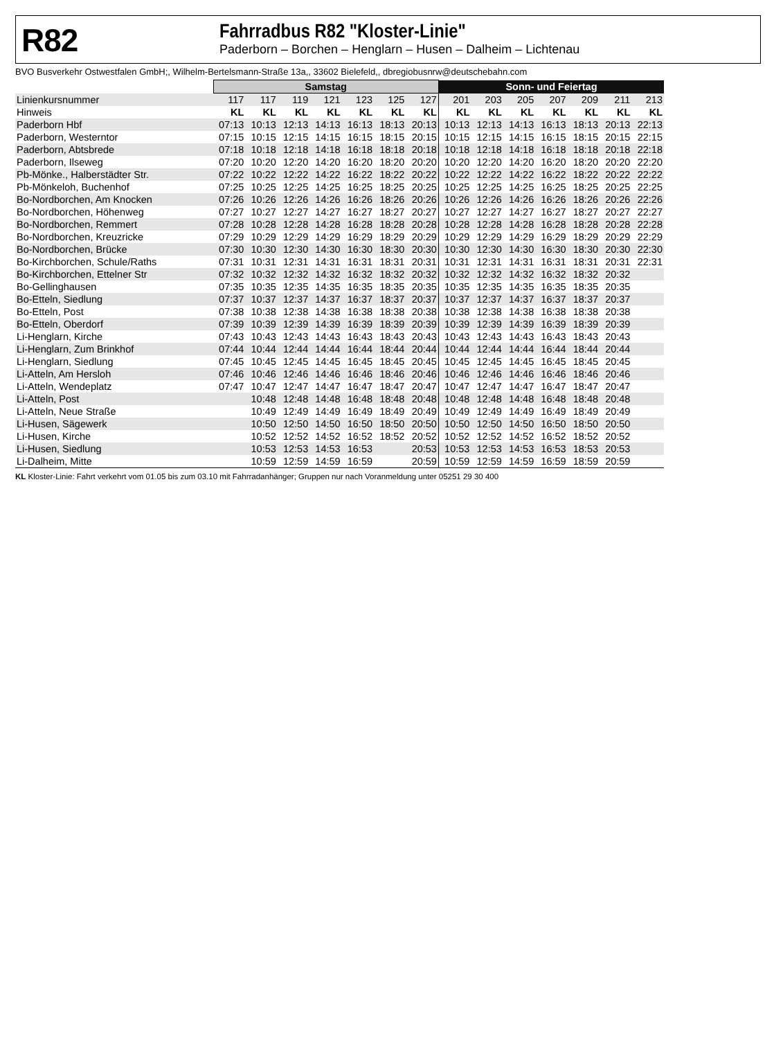R82
Fahrradbus R82 "Kloster-Linie"
Paderborn – Borchen – Henglarn – Husen – Dalheim – Lichtenau
BVO Busverkehr Ostwestfalen GmbH;, Wilhelm-Bertelsmann-Straße 13a,, 33602 Bielefeld,, dbregiobusnrw@deutschebahn.com
| | Samstag | | | | | | | Sonn- und Feiertag | | | | | | |
| --- | --- | --- | --- | --- | --- | --- | --- | --- | --- | --- | --- | --- | --- | --- |
| Linienkursnummer | 117 | 117 | 119 | 121 | 123 | 125 | 127 | 201 | 203 | 205 | 207 | 209 | 211 | 213 |
| Hinweis | KL | KL | KL | KL | KL | KL | KL | KL | KL | KL | KL | KL | KL | KL |
| Paderborn Hbf | 07:13 | 10:13 | 12:13 | 14:13 | 16:13 | 18:13 | 20:13 | 10:13 | 12:13 | 14:13 | 16:13 | 18:13 | 20:13 | 22:13 |
| Paderborn, Westerntor | 07:15 | 10:15 | 12:15 | 14:15 | 16:15 | 18:15 | 20:15 | 10:15 | 12:15 | 14:15 | 16:15 | 18:15 | 20:15 | 22:15 |
| Paderborn, Abtsbrede | 07:18 | 10:18 | 12:18 | 14:18 | 16:18 | 18:18 | 20:18 | 10:18 | 12:18 | 14:18 | 16:18 | 18:18 | 20:18 | 22:18 |
| Paderborn, Ilseweg | 07:20 | 10:20 | 12:20 | 14:20 | 16:20 | 18:20 | 20:20 | 10:20 | 12:20 | 14:20 | 16:20 | 18:20 | 20:20 | 22:20 |
| Pb-Mönke., Halberstädter Str. | 07:22 | 10:22 | 12:22 | 14:22 | 16:22 | 18:22 | 20:22 | 10:22 | 12:22 | 14:22 | 16:22 | 18:22 | 20:22 | 22:22 |
| Pb-Mönkeloh, Buchenhof | 07:25 | 10:25 | 12:25 | 14:25 | 16:25 | 18:25 | 20:25 | 10:25 | 12:25 | 14:25 | 16:25 | 18:25 | 20:25 | 22:25 |
| Bo-Nordborchen, Am Knocken | 07:26 | 10:26 | 12:26 | 14:26 | 16:26 | 18:26 | 20:26 | 10:26 | 12:26 | 14:26 | 16:26 | 18:26 | 20:26 | 22:26 |
| Bo-Nordborchen, Höhenweg | 07:27 | 10:27 | 12:27 | 14:27 | 16:27 | 18:27 | 20:27 | 10:27 | 12:27 | 14:27 | 16:27 | 18:27 | 20:27 | 22:27 |
| Bo-Nordborchen, Remmert | 07:28 | 10:28 | 12:28 | 14:28 | 16:28 | 18:28 | 20:28 | 10:28 | 12:28 | 14:28 | 16:28 | 18:28 | 20:28 | 22:28 |
| Bo-Nordborchen, Kreuzricke | 07:29 | 10:29 | 12:29 | 14:29 | 16:29 | 18:29 | 20:29 | 10:29 | 12:29 | 14:29 | 16:29 | 18:29 | 20:29 | 22:29 |
| Bo-Nordborchen, Brücke | 07:30 | 10:30 | 12:30 | 14:30 | 16:30 | 18:30 | 20:30 | 10:30 | 12:30 | 14:30 | 16:30 | 18:30 | 20:30 | 22:30 |
| Bo-Kirchborchen, Schule/Raths | 07:31 | 10:31 | 12:31 | 14:31 | 16:31 | 18:31 | 20:31 | 10:31 | 12:31 | 14:31 | 16:31 | 18:31 | 20:31 | 22:31 |
| Bo-Kirchborchen, Ettelner Str | 07:32 | 10:32 | 12:32 | 14:32 | 16:32 | 18:32 | 20:32 | 10:32 | 12:32 | 14:32 | 16:32 | 18:32 | 20:32 | |
| Bo-Gellinghausen | 07:35 | 10:35 | 12:35 | 14:35 | 16:35 | 18:35 | 20:35 | 10:35 | 12:35 | 14:35 | 16:35 | 18:35 | 20:35 | |
| Bo-Etteln, Siedlung | 07:37 | 10:37 | 12:37 | 14:37 | 16:37 | 18:37 | 20:37 | 10:37 | 12:37 | 14:37 | 16:37 | 18:37 | 20:37 | |
| Bo-Etteln, Post | 07:38 | 10:38 | 12:38 | 14:38 | 16:38 | 18:38 | 20:38 | 10:38 | 12:38 | 14:38 | 16:38 | 18:38 | 20:38 | |
| Bo-Etteln, Oberdorf | 07:39 | 10:39 | 12:39 | 14:39 | 16:39 | 18:39 | 20:39 | 10:39 | 12:39 | 14:39 | 16:39 | 18:39 | 20:39 | |
| Li-Henglarn, Kirche | 07:43 | 10:43 | 12:43 | 14:43 | 16:43 | 18:43 | 20:43 | 10:43 | 12:43 | 14:43 | 16:43 | 18:43 | 20:43 | |
| Li-Henglarn, Zum Brinkhof | 07:44 | 10:44 | 12:44 | 14:44 | 16:44 | 18:44 | 20:44 | 10:44 | 12:44 | 14:44 | 16:44 | 18:44 | 20:44 | |
| Li-Henglarn, Siedlung | 07:45 | 10:45 | 12:45 | 14:45 | 16:45 | 18:45 | 20:45 | 10:45 | 12:45 | 14:45 | 16:45 | 18:45 | 20:45 | |
| Li-Atteln, Am Hersloh | 07:46 | 10:46 | 12:46 | 14:46 | 16:46 | 18:46 | 20:46 | 10:46 | 12:46 | 14:46 | 16:46 | 18:46 | 20:46 | |
| Li-Atteln, Wendeplatz | 07:47 | 10:47 | 12:47 | 14:47 | 16:47 | 18:47 | 20:47 | 10:47 | 12:47 | 14:47 | 16:47 | 18:47 | 20:47 | |
| Li-Atteln, Post | | 10:48 | 12:48 | 14:48 | 16:48 | 18:48 | 20:48 | 10:48 | 12:48 | 14:48 | 16:48 | 18:48 | 20:48 | |
| Li-Atteln, Neue Straße | | 10:49 | 12:49 | 14:49 | 16:49 | 18:49 | 20:49 | 10:49 | 12:49 | 14:49 | 16:49 | 18:49 | 20:49 | |
| Li-Husen, Sägewerk | | 10:50 | 12:50 | 14:50 | 16:50 | 18:50 | 20:50 | 10:50 | 12:50 | 14:50 | 16:50 | 18:50 | 20:50 | |
| Li-Husen, Kirche | | 10:52 | 12:52 | 14:52 | 16:52 | 18:52 | 20:52 | 10:52 | 12:52 | 14:52 | 16:52 | 18:52 | 20:52 | |
| Li-Husen, Siedlung | | 10:53 | 12:53 | 14:53 | 16:53 | | 20:53 | 10:53 | 12:53 | 14:53 | 16:53 | 18:53 | 20:53 | |
| Li-Dalheim, Mitte | | 10:59 | 12:59 | 14:59 | 16:59 | | 20:59 | 10:59 | 12:59 | 14:59 | 16:59 | 18:59 | 20:59 | |
KL Kloster-Linie: Fahrt verkehrt vom 01.05 bis zum 03.10 mit Fahrradanhänger; Gruppen nur nach Voranmeldung unter 05251 29 30 400